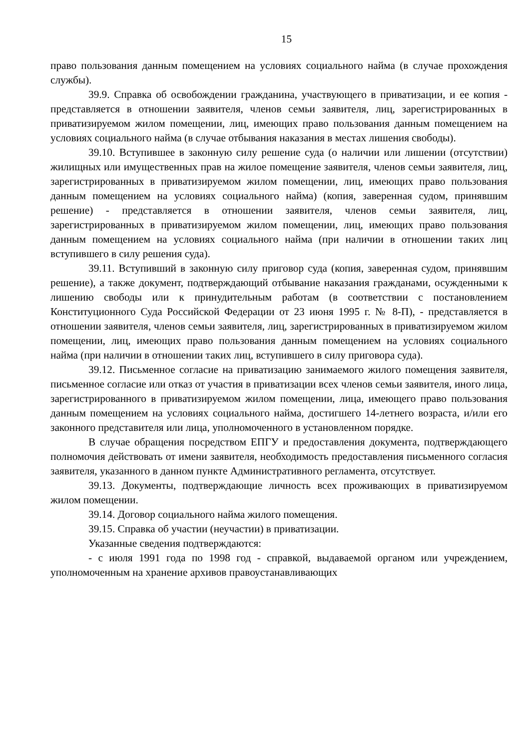15
право пользования данным помещением на условиях социального найма (в случае прохождения службы).
39.9. Справка об освобождении гражданина, участвующего в приватизации, и ее копия - представляется в отношении заявителя, членов семьи заявителя, лиц, зарегистрированных в приватизируемом жилом помещении, лиц, имеющих право пользования данным помещением на условиях социального найма (в случае отбывания наказания в местах лишения свободы).
39.10. Вступившее в законную силу решение суда (о наличии или лишении (отсутствии) жилищных или имущественных прав на жилое помещение заявителя, членов семьи заявителя, лиц, зарегистрированных в приватизируемом жилом помещении, лиц, имеющих право пользования данным помещением на условиях социального найма) (копия, заверенная судом, принявшим решение) - представляется в отношении заявителя, членов семьи заявителя, лиц, зарегистрированных в приватизируемом жилом помещении, лиц, имеющих право пользования данным помещением на условиях социального найма (при наличии в отношении таких лиц вступившего в силу решения суда).
39.11. Вступивший в законную силу приговор суда (копия, заверенная судом, принявшим решение), а также документ, подтверждающий отбывание наказания гражданами, осужденными к лишению свободы или к принудительным работам (в соответствии с постановлением Конституционного Суда Российской Федерации от 23 июня 1995 г. № 8-П), - представляется в отношении заявителя, членов семьи заявителя, лиц, зарегистрированных в приватизируемом жилом помещении, лиц, имеющих право пользования данным помещением на условиях социального найма (при наличии в отношении таких лиц, вступившего в силу приговора суда).
39.12. Письменное согласие на приватизацию занимаемого жилого помещения заявителя, письменное согласие или отказ от участия в приватизации всех членов семьи заявителя, иного лица, зарегистрированного в приватизируемом жилом помещении, лица, имеющего право пользования данным помещением на условиях социального найма, достигшего 14-летнего возраста, и/или его законного представителя или лица, уполномоченного в установленном порядке.
В случае обращения посредством ЕПГУ и предоставления документа, подтверждающего полномочия действовать от имени заявителя, необходимость предоставления письменного согласия заявителя, указанного в данном пункте Административного регламента, отсутствует.
39.13. Документы, подтверждающие личность всех проживающих в приватизируемом жилом помещении.
39.14. Договор социального найма жилого помещения.
39.15. Справка об участии (неучастии) в приватизации.
Указанные сведения подтверждаются:
- с июля 1991 года по 1998 год - справкой, выдаваемой органом или учреждением, уполномоченным на хранение архивов правоустанавливающих